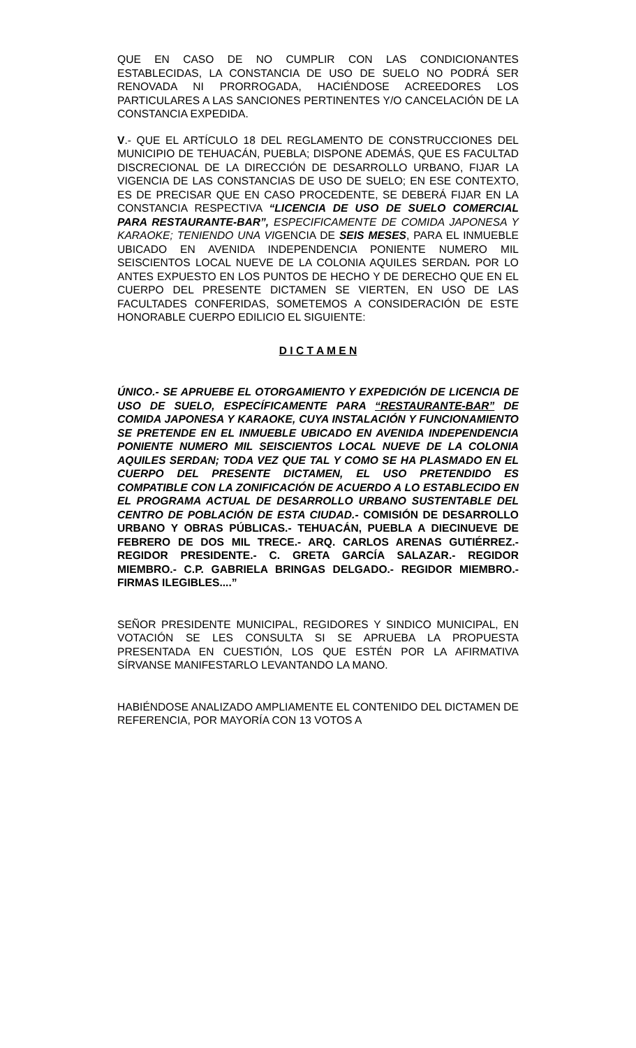QUE EN CASO DE NO CUMPLIR CON LAS CONDICIONANTES ESTABLECIDAS, LA CONSTANCIA DE USO DE SUELO NO PODRÁ SER RENOVADA NI PRORROGADA, HACIÉNDOSE ACREEDORES LOS PARTICULARES A LAS SANCIONES PERTINENTES Y/O CANCELACIÓN DE LA CONSTANCIA EXPEDIDA.
V.- QUE EL ARTÍCULO 18 DEL REGLAMENTO DE CONSTRUCCIONES DEL MUNICIPIO DE TEHUACÁN, PUEBLA; DISPONE ADEMÁS, QUE ES FACULTAD DISCRECIONAL DE LA DIRECCIÓN DE DESARROLLO URBANO, FIJAR LA VIGENCIA DE LAS CONSTANCIAS DE USO DE SUELO; EN ESE CONTEXTO, ES DE PRECISAR QUE EN CASO PROCEDENTE, SE DEBERÁ FIJAR EN LA CONSTANCIA RESPECTIVA “LICENCIA DE USO DE SUELO COMERCIAL PARA RESTAURANTE-BAR”, ESPECIFICAMENTE DE COMIDA JAPONESA Y KARAOKE; TENIENDO UNA VIGENCIA DE SEIS MESES, PARA EL INMUEBLE UBICADO EN AVENIDA INDEPENDENCIA PONIENTE NUMERO MIL SEISCIENTOS LOCAL NUEVE DE LA COLONIA AQUILES SERDAN. POR LO ANTES EXPUESTO EN LOS PUNTOS DE HECHO Y DE DERECHO QUE EN EL CUERPO DEL PRESENTE DICTAMEN SE VIERTEN, EN USO DE LAS FACULTADES CONFERIDAS, SOMETEMOS A CONSIDERACIÓN DE ESTE HONORABLE CUERPO EDILICIO EL SIGUIENTE:
D I C T A M E N
ÚNICO.- SE APRUEBE EL OTORGAMIENTO Y EXPEDICIÓN DE LICENCIA DE USO DE SUELO, ESPECÍFICAMENTE PARA “RESTAURANTE-BAR” DE COMIDA JAPONESA Y KARAOKE, CUYA INSTALACIÓN Y FUNCIONAMIENTO SE PRETENDE EN EL INMUEBLE UBICADO EN AVENIDA INDEPENDENCIA PONIENTE NUMERO MIL SEISCIENTOS LOCAL NUEVE DE LA COLONIA AQUILES SERDAN; TODA VEZ QUE TAL Y COMO SE HA PLASMADO EN EL CUERPO DEL PRESENTE DICTAMEN, EL USO PRETENDIDO ES COMPATIBLE CON LA ZONIFICACIÓN DE ACUERDO A LO ESTABLECIDO EN EL PROGRAMA ACTUAL DE DESARROLLO URBANO SUSTENTABLE DEL CENTRO DE POBLACIÓN DE ESTA CIUDAD.- COMISIÓN DE DESARROLLO URBANO Y OBRAS PÚBLICAS.- TEHUACÁN, PUEBLA A DIECINUEVE DE FEBRERO DE DOS MIL TRECE.- ARQ. CARLOS ARENAS GUTIÉRREZ.- REGIDOR PRESIDENTE.- C. GRETA GARCÍA SALAZAR.- REGIDOR MIEMBRO.- C.P. GABRIELA BRINGAS DELGADO.- REGIDOR MIEMBRO.- FIRMAS ILEGIBLES....”
SEÑOR PRESIDENTE MUNICIPAL, REGIDORES Y SINDICO MUNICIPAL, EN VOTACIÓN SE LES CONSULTA SI SE APRUEBA LA PROPUESTA PRESENTADA EN CUESTIÓN, LOS QUE ESTÉN POR LA AFIRMATIVA SÍRVANSE MANIFESTARLO LEVANTANDO LA MANO.
HABIÉNDOSE ANALIZADO AMPLIAMENTE EL CONTENIDO DEL DICTAMEN DE REFERENCIA, POR MAYORÍA CON 13 VOTOS A